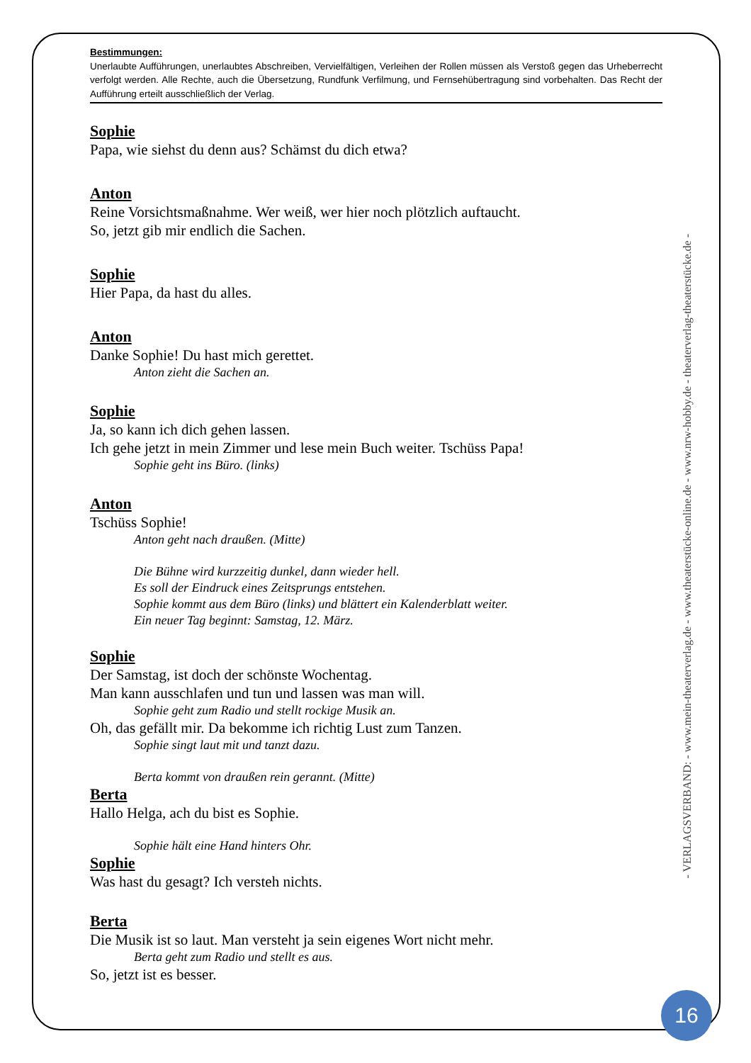Bestimmungen:
Unerlaubte Aufführungen, unerlaubtes Abschreiben, Vervielfältigen, Verleihen der Rollen müssen als Verstoß gegen das Urheberrecht verfolgt werden. Alle Rechte, auch die Übersetzung, Rundfunk Verfilmung, und Fernsehübertragung sind vorbehalten. Das Recht der Aufführung erteilt ausschließlich der Verlag.
Sophie
Papa, wie siehst du denn aus? Schämst du dich etwa?
Anton
Reine Vorsichtsmaßnahme. Wer weiß, wer hier noch plötzlich auftaucht.
So, jetzt gib mir endlich die Sachen.
Sophie
Hier Papa, da hast du alles.
Anton
Danke Sophie! Du hast mich gerettet.
Anton zieht die Sachen an.
Sophie
Ja, so kann ich dich gehen lassen.
Ich gehe jetzt in mein Zimmer und lese mein Buch weiter. Tschüss Papa!
Sophie geht ins Büro. (links)
Anton
Tschüss Sophie!
Anton geht nach draußen. (Mitte)
Die Bühne wird kurzzeitig dunkel, dann wieder hell.
Es soll der Eindruck eines Zeitsprungs entstehen.
Sophie kommt aus dem Büro (links) und blättert ein Kalenderblatt weiter.
Ein neuer Tag beginnt: Samstag, 12. März.
Sophie
Der Samstag, ist doch der schönste Wochentag.
Man kann ausschlafen und tun und lassen was man will.
Sophie geht zum Radio und stellt rockige Musik an.
Oh, das gefällt mir. Da bekomme ich richtig Lust zum Tanzen.
Sophie singt laut mit und tanzt dazu.
Berta kommt von draußen rein gerannt. (Mitte)
Berta
Hallo Helga, ach du bist es Sophie.
Sophie hält eine Hand hinters Ohr.
Sophie
Was hast du gesagt? Ich versteh nichts.
Berta
Die Musik ist so laut. Man versteht ja sein eigenes Wort nicht mehr.
Berta geht zum Radio und stellt es aus.
So, jetzt ist es besser.
- VERLAGSVERBAND: - www.mein-theaterverlag.de - www.theaterstücke-online.de - www.nrw-hobby.de - theaterverlag-theaterstücke.de -
16